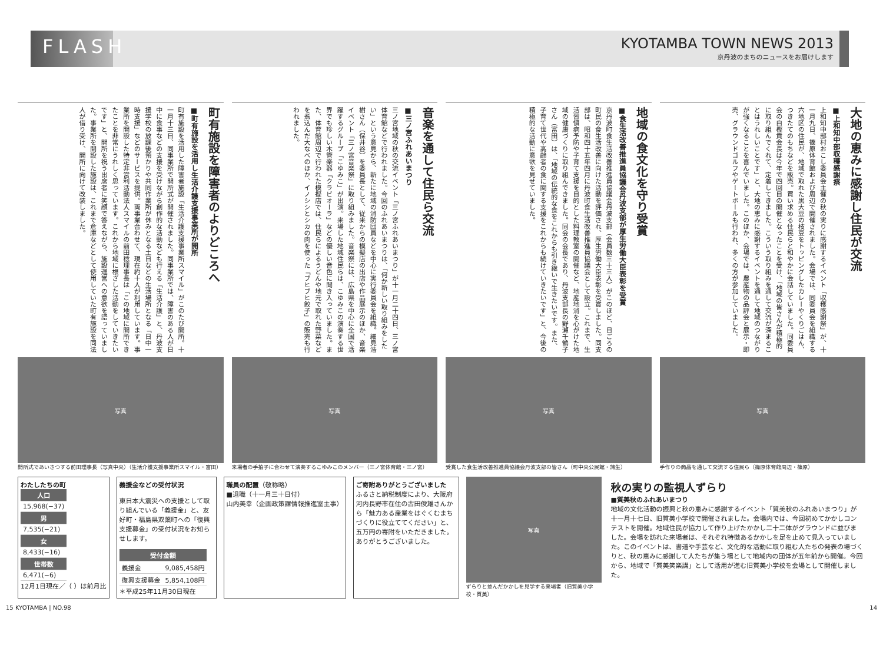FLASH
KYOTAMBA TOWN NEWS 2013
京丹波のまちのニュースをお届けします
大地の恵みに感謝し住民が交流
■上和知中部収穫感謝祭
上和知中部村おこし委員会主催の秋の実りに感謝するイベント「収穫感謝祭」が、十一月九日、篠原体育館および周辺で開催されました。会場では、同委員会を組織する六地区の住民が、地域で取れた黒大豆の枝豆をトッピングしたカレーやくりごはん、つきたてのもちなどを販売。買い求める住民らと和やかに会話していました。同委員会の白樫貢会長は今年で四回目の開催となったことを受け、「地域の皆さんが積極的に取り組んでくれて、定着してきました。こういう取り組みを通して交流が深まることはうれしいことです」と、大地の恵みに感謝するイベントを通して地域のつながりが強くなることを喜んでいました。このほか、会場では、農産物の品評会と展示・即売、グラウンドゴルフやゲートボールも行われ、多くの方が参加していました。
地域の食文化を守り受賞
■食生活改善推進員協議会丹波支部が厚生労働大臣表彰を受賞
京丹波町食生活改善推進員協議会丹波支部（会員数三十三人）がこのほど、日ごろの町民の食生活改善に向けた活動を評価され、厚生労働大臣表彰を受賞しました。同支部は、昭和四十五年四月に丹波町食生活改善推進員協議会として設立。これまで、生活習慣病予防や子育て支援を目的とした料理教室の開催など、地産地消を心がけた地域の健康づくりに取り組んできました。同会の会長であり、丹波支部長の野瀬千鶴子さん（富田）は、「地域の伝統的な食をこれからも引き継いで生きたいです。また、子育て世代や高齢者の食に関する支援をこれからも続けていきたいです」と、今後の積極的な活動に意欲を見せていました。
音楽を通して住民ら交流
■三ノ宮ふれあいまつり
三ノ宮地域の秋の交流イベント「三ノ宮ふれあいまつり」が十一月二十四日、三ノ宮体育館などで行われました。今回のふれあいまつりは、「何か新しい取り組みをしたい」という意見から、新たに地域の消防団員などを中心に実行委員会を組織。細見浩樹さん（保井谷）を委員長として、従来からの模擬店の出店や作品展示のほか、音楽イベント「三ノ宮音楽祭」に取り組みました。音楽祭には、広島県を中心に全国で活躍するグループ「こゆみこ」が出演。来場した地域住民らは、こゆみこの演奏する世界でも珍しい木管楽器「クラビオーラ」などの優しい音色に聞き入っていました。また、体育館周辺で行われた模擬店では、住民らによるうどんや地元で取れた野菜などを煮込んだ大なべのほか、イノシシとシカの肉を使った「ブヒブヒ餃子」の販売も行われました。
町有施設を障害者のよりどころへ
■町有施設を活用し生活介護支援事業所が開所
町有施設を活用した障害者施設「生活介護支援事業所スマイル」がこのたび開所。十一月十三日、同事業所で開所式が開催されました。同事業所では、障害のある人が日中に食事などの支援を受けながら創作的な活動なども行える「生活介護」と、丹波支援学校の放課後預かりや共同作業所が休みとなる土日などの生活場所となる「日中一時支援」などのサービスを提供。両事業合わせて、現在約十人が利用しています。事業所を開設した特定非営利活動法人スマイルの前田稔理事長は「この地域に開所できたことを非常にうれしく思っています。これから地域に根ざした活動をしていきたいです」と、開所を祝う出席者に笑顔で答えながら、施設運営への意欲を語っていました。事業所を開設した施設は、これまで倉庫などとして使用していた町有施設を同法人が借り受け、開所に向けて改装しました。
写真
手作りの商品を通して交流する住民ら（篠原体育館周辺・篠原）
写真
受賞した食生活改善推進員協議会丹波支部の皆さん（町中央公民館・蒲生）
写真
来場者の手拍子に合わせて演奏するこゆみこのメンバー（三ノ宮体育館・三ノ宮）
写真
開所式であいさつする前田理事長（写真中央）（生活介護支援事業所スマイル・富田）
わたしたちの町
| 人口 |
| --- |
| 15,968(−37) |
| 男 |
| 7,535(−21) |
| 女 |
| 8,433(−16) |
| 世帯数 |
| 6,471(−6) |
12月1日現在／（ ）は前月比
義援金などの受付状況
東日本大震災への支援として取り組んでいる「義援金」と、友好町・福島県双葉町への「復興支援募金」の受付状況をお知らせします。
| 受付金額 | |
| --- | --- |
| 義援金 | 9,085,458円 |
| 復興支援募金 | 5,854,108円 |
＊平成25年11月30日現在
職員の配置（敬称略）
■退職（十一月三十日付）
山内美幸（企画政策課情報推進室主事）
ご寄附ありがとうございました
ふるさと納税制度により、大阪府河内長野市在住の古田俊雄さんから「魅力ある産業をはぐくむまちづくりに役立ててください」と、五万円の寄附をいただきました。ありがとうございました。
写真
ずらりと並んだかかしを見学する来場者（旧質美小学校・質美）
秋の実りの監視人ずらり
■質美秋のふれあいまつり
地域の文化活動の振興と秋の恵みに感謝するイベント「質美秋のふれあいまつり」が十一月十七日、旧質美小学校で開催されました。会場内では、今回初めてかかしコンテストを開催。地域住民が協力して作り上げたかかし二十二体がグラウンドに並びました。会場を訪れた来場者は、それぞれ特徴あるかかしを足を止めて見入っていました。このイベントは、書道や手芸など、文化的な活動に取り組む人たちの発表の場づくりと、秋の恵みに感謝して人たちが集う場として地域内の団体が五年前から開催。今回から、地域で「質美笑楽講」として活用が進む旧質美小学校を会場として開催しました。
15 KYOTAMBA | NO.98 14